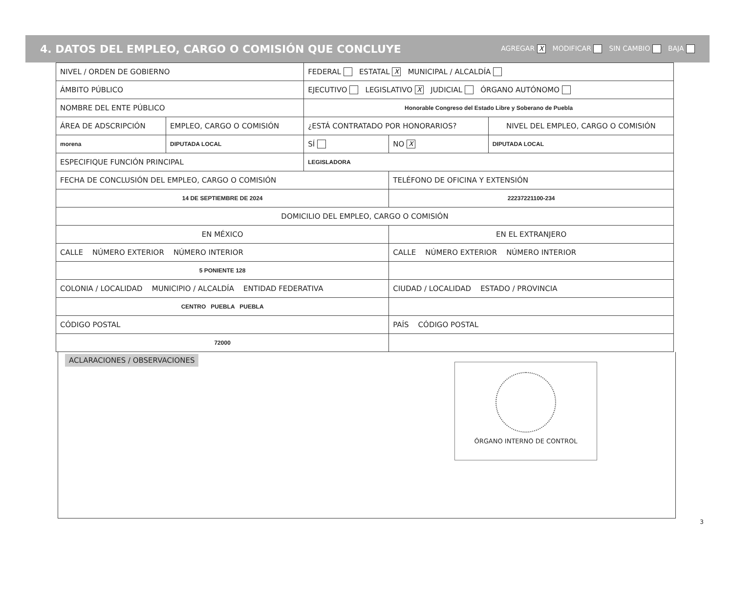4. DATOS DEL EMPLEO, CARGO O COMISIÓN QUE CONCLUYE AGREGAR X MODIFICAR SIN CAMBIO BAJA
| NIVEL / ORDEN DE GOBIERNO | | FEDERAL ESTATAL X MUNICIPAL / ALCALDÍA | | |
| ÁMBITO PÚBLICO | | EJECUTIVO LEGISLATIVO X JUDICIAL ÓRGANO AUTÓNOMO | | |
| NOMBRE DEL ENTE PÚBLICO | | Honorable Congreso del Estado Libre y Soberano de Puebla | | |
| ÁREA DE ADSCRIPCIÓN | EMPLEO, CARGO O COMISIÓN | ¿ESTÁ CONTRATADO POR HONORARIOS? | | NIVEL DEL EMPLEO, CARGO O COMISIÓN |
| morena | DIPUTADA LOCAL | SÍ | NO X | DIPUTADA LOCAL |
| ESPECIFIQUE FUNCIÓN PRINCIPAL | | LEGISLADORA | | |
| FECHA DE CONCLUSIÓN DEL EMPLEO, CARGO O COMISIÓN | | | TELÉFONO DE OFICINA Y EXTENSIÓN | |
| 14 DE SEPTIEMBRE DE 2024 | | | 22237221100-234 | |
| DOMICILIO DEL EMPLEO, CARGO O COMISIÓN | | | | |
| EN MÉXICO | | | EN EL EXTRANJERO | |
| CALLE NÚMERO EXTERIOR NÚMERO INTERIOR | | | CALLE NÚMERO EXTERIOR NÚMERO INTERIOR | |
| 5 PONIENTE 128 | | | | |
| COLONIA / LOCALIDAD MUNICIPIO / ALCALDÍA ENTIDAD FEDERATIVA | | | CIUDAD / LOCALIDAD ESTADO / PROVINCIA | |
| CENTRO PUEBLA PUEBLA | | | | |
| CÓDIGO POSTAL | | | PAÍS CÓDIGO POSTAL | |
| 72000 | | | | |
ACLARACIONES / OBSERVACIONES
ÓRGANO INTERNO DE CONTROL
3